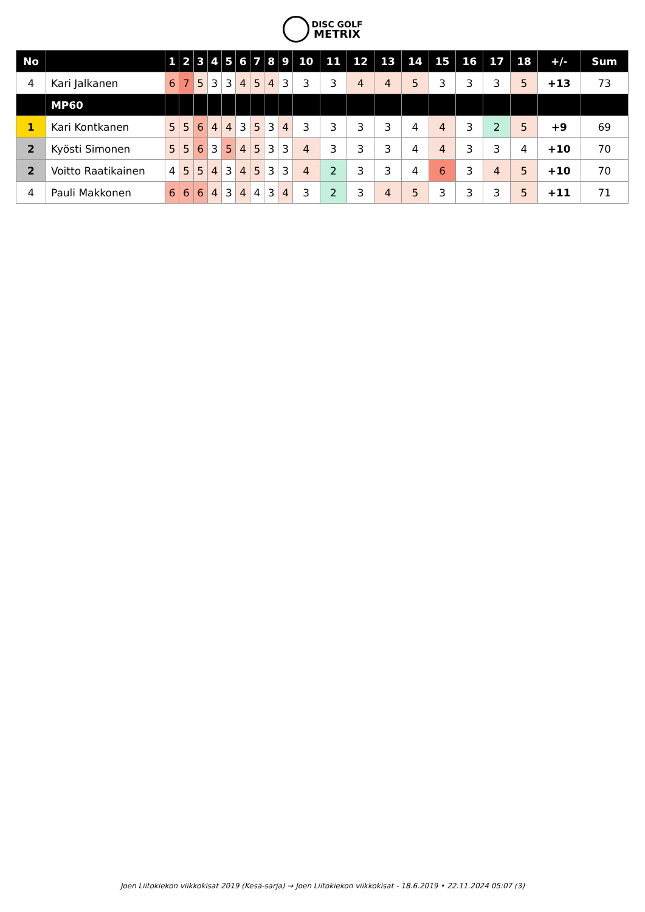DISC GOLF
METRIX
| No | | 1 | 2 | 3 | 4 | 5 | 6 | 7 | 8 | 9 | 10 | 11 | 12 | 13 | 14 | 15 | 16 | 17 | 18 | +/- | Sum |
| --- | --- | --- | --- | --- | --- | --- | --- | --- | --- | --- | --- | --- | --- | --- | --- | --- | --- | --- | --- | --- | --- |
| 4 | Kari Jalkanen | 6 | 7 | 5 | 3 | 3 | 4 | 5 | 4 | 3 | 3 | 3 | 4 | 4 | 5 | 3 | 3 | 3 | 5 | +13 | 73 |
| | MP60 | | | | | | | | | | | | | | | | | | | | |
| 1 | Kari Kontkanen | 5 | 5 | 6 | 4 | 4 | 3 | 5 | 3 | 4 | 3 | 3 | 3 | 3 | 4 | 4 | 3 | 2 | 5 | +9 | 69 |
| 2 | Kyösti Simonen | 5 | 5 | 6 | 3 | 5 | 4 | 5 | 3 | 3 | 4 | 3 | 3 | 3 | 4 | 4 | 3 | 3 | 4 | +10 | 70 |
| 2 | Voitto Raatikainen | 4 | 5 | 5 | 4 | 3 | 4 | 5 | 3 | 3 | 4 | 2 | 3 | 3 | 4 | 6 | 3 | 4 | 5 | +10 | 70 |
| 4 | Pauli Makkonen | 6 | 6 | 6 | 4 | 3 | 4 | 4 | 3 | 4 | 3 | 2 | 3 | 4 | 5 | 3 | 3 | 3 | 5 | +11 | 71 |
Joen Liitokiekon viikkokisat 2019 (Kesä-sarja) → Joen Liitokiekon viikkokisat - 18.6.2019 • 22.11.2024 05:07 (3)